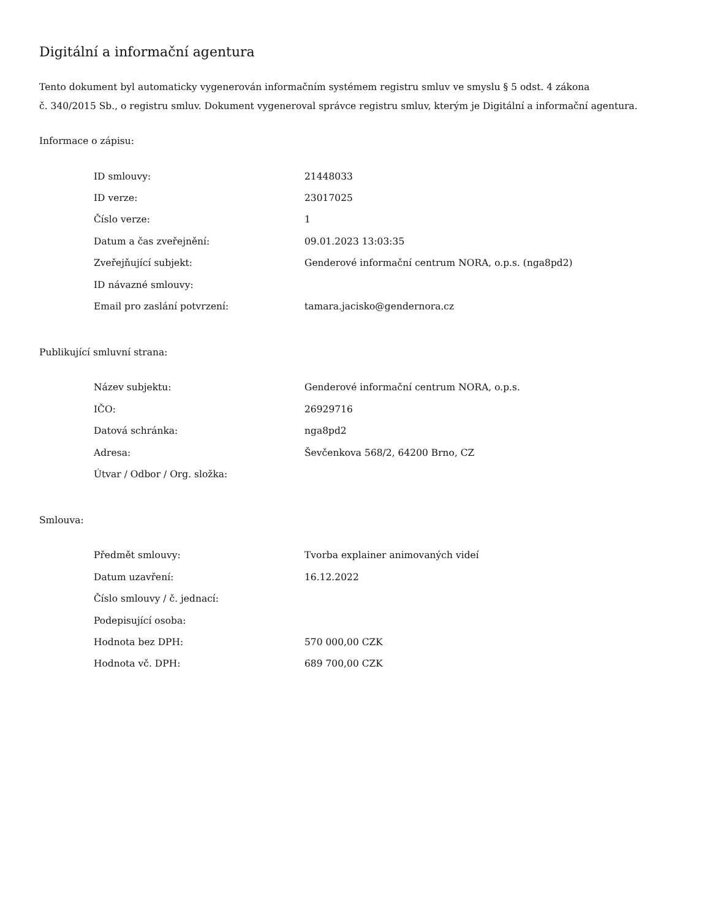Digitální a informační agentura
Tento dokument byl automaticky vygenerován informačním systémem registru smluv ve smyslu § 5 odst. 4 zákona
č. 340/2015 Sb., o registru smluv. Dokument vygeneroval správce registru smluv, kterým je Digitální a informační agentura.
Informace o zápisu:
| ID smlouvy: | 21448033 |
| ID verze: | 23017025 |
| Číslo verze: | 1 |
| Datum a čas zveřejnění: | 09.01.2023 13:03:35 |
| Zveřejňující subjekt: | Genderové informační centrum NORA, o.p.s. (nga8pd2) |
| ID návazné smlouvy: | |
| Email pro zaslání potvrzení: | tamara.jacisko@gendernora.cz |
Publikující smluvní strana:
| Název subjektu: | Genderové informační centrum NORA, o.p.s. |
| IČO: | 26929716 |
| Datová schránka: | nga8pd2 |
| Adresa: | Ševčenkova 568/2, 64200 Brno, CZ |
| Útvar / Odbor / Org. složka: | |
Smlouva:
| Předmět smlouvy: | Tvorba explainer animovaných videí |
| Datum uzavření: | 16.12.2022 |
| Číslo smlouvy / č. jednací: | |
| Podepisující osoba: | |
| Hodnota bez DPH: | 570 000,00 CZK |
| Hodnota vč. DPH: | 689 700,00 CZK |